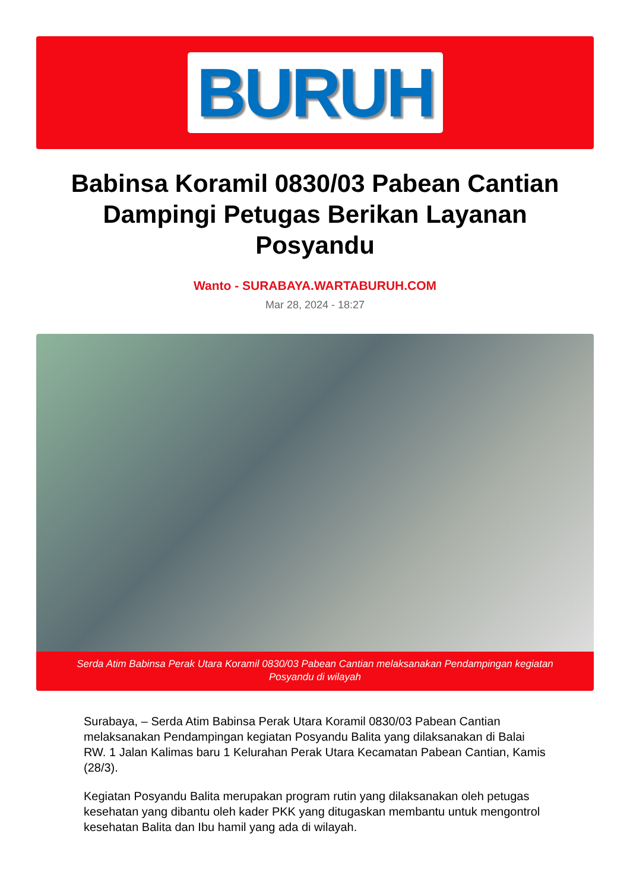BURUH
Babinsa Koramil 0830/03 Pabean Cantian Dampingi Petugas Berikan Layanan Posyandu
Wanto - SURABAYA.WARTABURUH.COM
Mar 28, 2024 - 18:27
Serda Atim Babinsa Perak Utara Koramil 0830/03 Pabean Cantian melaksanakan Pendampingan kegiatan Posyandu di wilayah
Surabaya, – Serda Atim Babinsa Perak Utara Koramil 0830/03 Pabean Cantian melaksanakan Pendampingan kegiatan Posyandu Balita yang dilaksanakan di Balai RW. 1 Jalan Kalimas baru 1 Kelurahan Perak Utara Kecamatan Pabean Cantian, Kamis (28/3).
Kegiatan Posyandu Balita merupakan program rutin yang dilaksanakan oleh petugas kesehatan yang dibantu oleh kader PKK yang ditugaskan membantu untuk mengontrol kesehatan Balita dan Ibu hamil yang ada di wilayah.